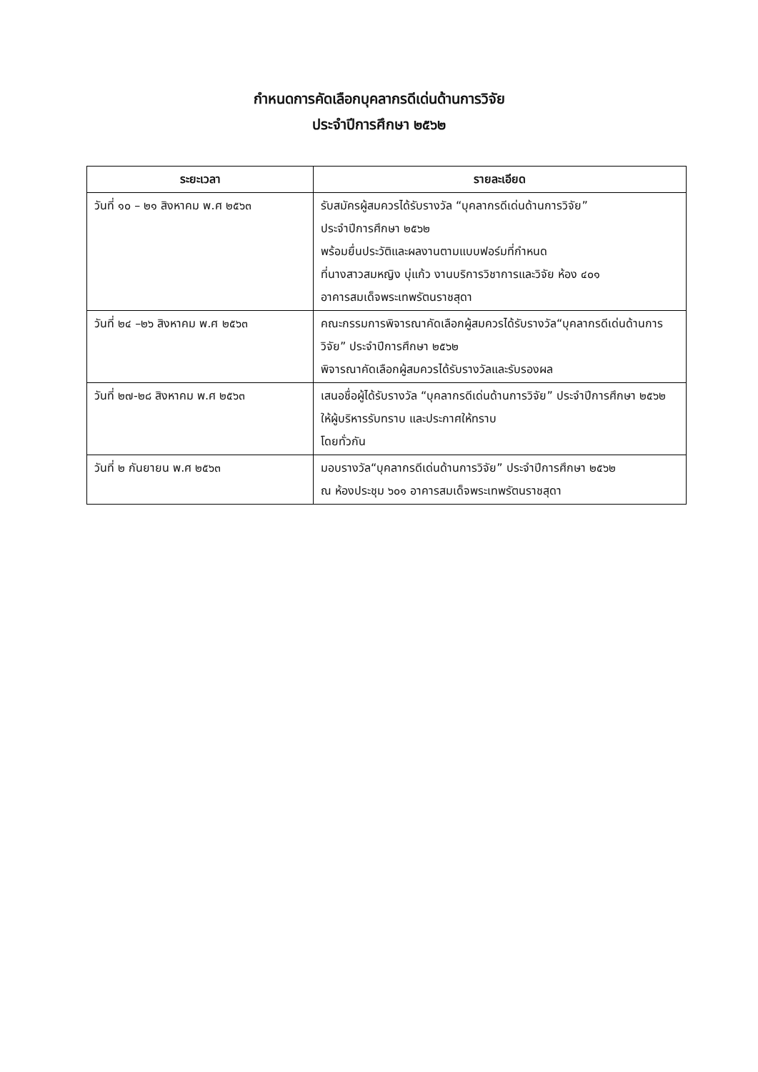กำหนดการคัดเลือกบุคลากรดีเด่นด้านการวิจัย
ประจำปีการศึกษา ๒๕๖๒
| ระยะเวลา | รายละเอียด |
| --- | --- |
| วันที่ ๑๐ – ๒๑ สิงหาคม พ.ศ ๒๕๖๓ | รับสมัครผู้สมควรได้รับรางวัล “บุคลากรดีเด่นด้านการวิจัย” ประจำปีการศึกษา ๒๕๖๒ พร้อมยื่นประวัติและผลงานตามแบบฟอร์มที่กำหนด ที่นางสาวสมหญิง บุ่แก้ว งานบริการวิชาการและวิจัย ห้อง ๔๐๑ อาคารสมเด็จพระเทพรัตนราชสุดา |
| วันที่ ๒๔ –๒๖ สิงหาคม พ.ศ ๒๕๖๓ | คณะกรรมการพิจารณาคัดเลือกผู้สมควรได้รับรางวัล“บุคลากรดีเด่นด้านการวิจัย” ประจำปีการศึกษา ๒๕๖๒ พิจารณาคัดเลือกผู้สมควรได้รับรางวัลและรับรองผล |
| วันที่ ๒๗-๒๘ สิงหาคม พ.ศ ๒๕๖๓ | เสนอชื่อผู้ได้รับรางวัล “บุคลากรดีเด่นด้านการวิจัย” ประจำปีการศึกษา ๒๕๖๒ ให้ผู้บริหารรับทราบ และประกาศให้ทราบ โดยทั่วกัน |
| วันที่ ๒ กันยายน พ.ศ ๒๕๖๓ | มอบรางวัล“บุคลากรดีเด่นด้านการวิจัย” ประจำปีการศึกษา ๒๕๖๒ ณ ห้องประชุม ๖๐๑ อาคารสมเด็จพระเทพรัตนราชสุดา |